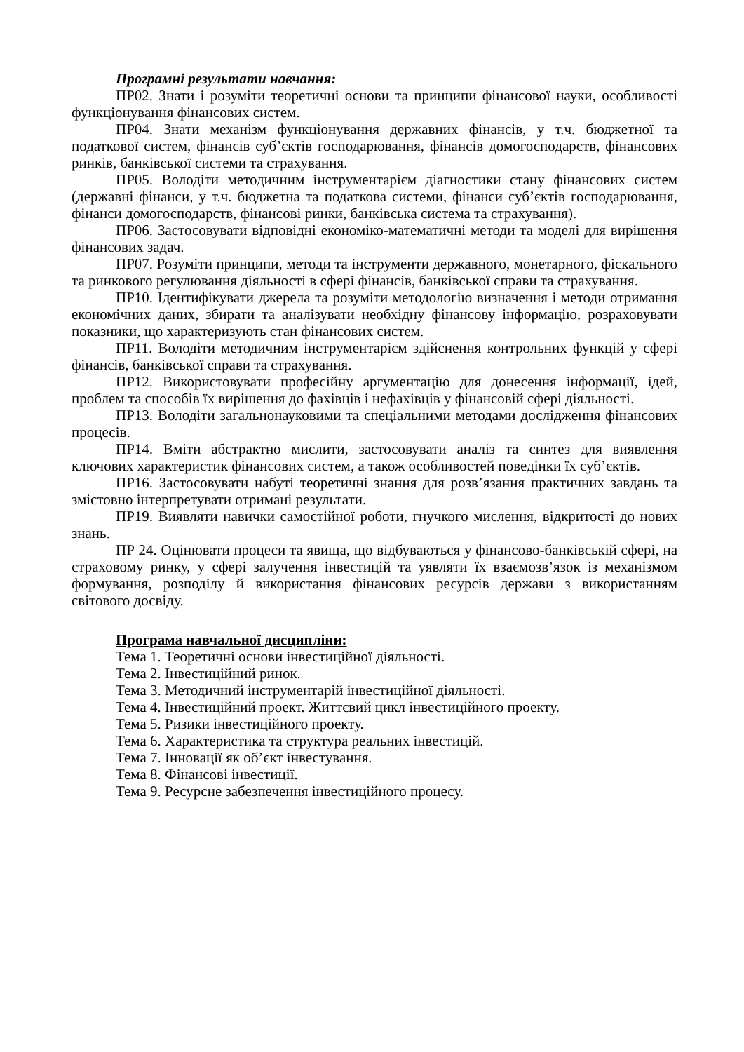Програмні результати навчання:
ПР02. Знати і розуміти теоретичні основи та принципи фінансової науки, особливості функціонування фінансових систем.
ПР04. Знати механізм функціонування державних фінансів, у т.ч. бюджетної та податкової систем, фінансів суб’єктів господарювання, фінансів домогосподарств, фінансових ринків, банківської системи та страхування.
ПР05. Володіти методичним інструментарієм діагностики стану фінансових систем (державні фінанси, у т.ч. бюджетна та податкова системи, фінанси суб’єктів господарювання, фінанси домогосподарств, фінансові ринки, банківська система та страхування).
ПР06. Застосовувати відповідні економіко-математичні методи та моделі для вирішення фінансових задач.
ПР07. Розуміти принципи, методи та інструменти державного, монетарного, фіскального та ринкового регулювання діяльності в сфері фінансів, банківської справи та страхування.
ПР10. Ідентифікувати джерела та розуміти методологію визначення і методи отримання економічних даних, збирати та аналізувати необхідну фінансову інформацію, розраховувати показники, що характеризують стан фінансових систем.
ПР11. Володіти методичним інструментарієм здійснення контрольних функцій у сфері фінансів, банківської справи та страхування.
ПР12. Використовувати професійну аргументацію для донесення інформації, ідей, проблем та способів їх вирішення до фахівців і нефахівців у фінансовій сфері діяльності.
ПР13. Володіти загальнонауковими та спеціальними методами дослідження фінансових процесів.
ПР14. Вміти абстрактно мислити, застосовувати аналіз та синтез для виявлення ключових характеристик фінансових систем, а також особливостей поведінки їх суб’єктів.
ПР16. Застосовувати набуті теоретичні знання для розв’язання практичних завдань та змістовно інтерпретувати отримані результати.
ПР19. Виявляти навички самостійної роботи, гнучкого мислення, відкритості до нових знань.
ПР 24. Оцінювати процеси та явища, що відбуваються у фінансово-банківській сфері, на страховому ринку, у сфері залучення інвестицій та уявляти їх взаємозв’язок із механізмом формування, розподілу й використання фінансових ресурсів держави з використанням світового досвіду.
Програма навчальної дисципліни:
Тема 1. Теоретичні основи інвестиційної діяльності.
Тема 2. Інвестиційний ринок.
Тема 3. Методичний інструментарій інвестиційної діяльності.
Тема 4. Інвестиційний проект. Життєвий цикл інвестиційного проекту.
Тема 5. Ризики інвестиційного проекту.
Тема 6. Характеристика та структура реальних інвестицій.
Тема 7. Інновації як об’єкт інвестування.
Тема 8. Фінансові інвестиції.
Тема 9. Ресурсне забезпечення інвестиційного процесу.